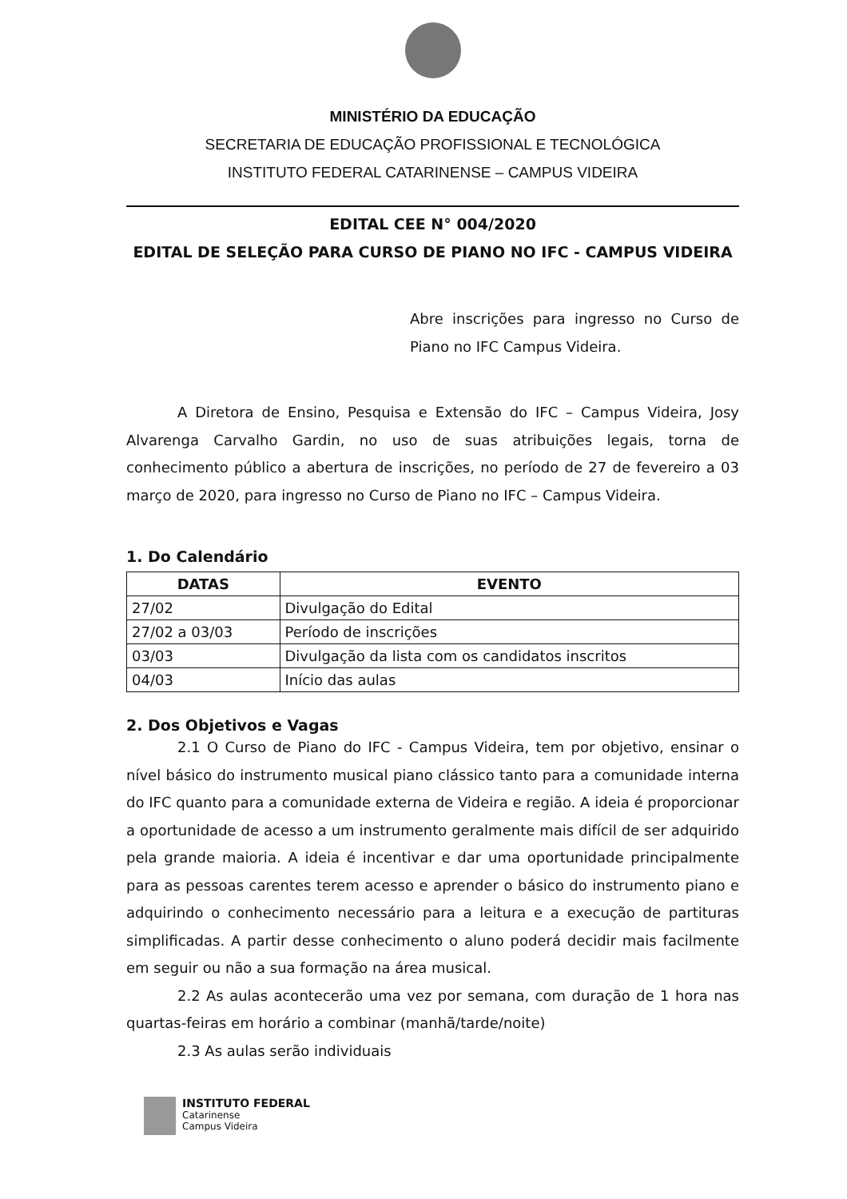MINISTÉRIO DA EDUCAÇÃO
SECRETARIA DE EDUCAÇÃO PROFISSIONAL E TECNOLÓGICA
INSTITUTO FEDERAL CATARINENSE – CAMPUS VIDEIRA
EDITAL CEE N° 004/2020
EDITAL DE SELEÇÃO PARA CURSO DE PIANO NO IFC - CAMPUS VIDEIRA
Abre inscrições para ingresso no Curso de Piano no IFC Campus Videira.
A Diretora de Ensino, Pesquisa e Extensão do IFC – Campus Videira, Josy Alvarenga Carvalho Gardin, no uso de suas atribuições legais, torna de conhecimento público a abertura de inscrições, no período de 27 de fevereiro a 03 março de 2020, para ingresso no Curso de Piano no IFC – Campus Videira.
1. Do Calendário
| DATAS | EVENTO |
| --- | --- |
| 27/02 | Divulgação do Edital |
| 27/02 a 03/03 | Período de inscrições |
| 03/03 | Divulgação da lista com os candidatos inscritos |
| 04/03 | Início das aulas |
2. Dos Objetivos e Vagas
2.1 O Curso de Piano do IFC - Campus Videira, tem por objetivo, ensinar o nível básico do instrumento musical piano clássico tanto para a comunidade interna do IFC quanto para a comunidade externa de Videira e região. A ideia é proporcionar a oportunidade de acesso a um instrumento geralmente mais difícil de ser adquirido pela grande maioria. A ideia é incentivar e dar uma oportunidade principalmente para as pessoas carentes terem acesso e aprender o básico do instrumento piano e adquirindo o conhecimento necessário para a leitura e a execução de partituras simplificadas. A partir desse conhecimento o aluno poderá decidir mais facilmente em seguir ou não a sua formação na área musical.
2.2 As aulas acontecerão uma vez por semana, com duração de 1 hora nas quartas-feiras em horário a combinar (manhã/tarde/noite)
2.3 As aulas serão individuais
INSTITUTO FEDERAL
Catarinense
Campus Videira